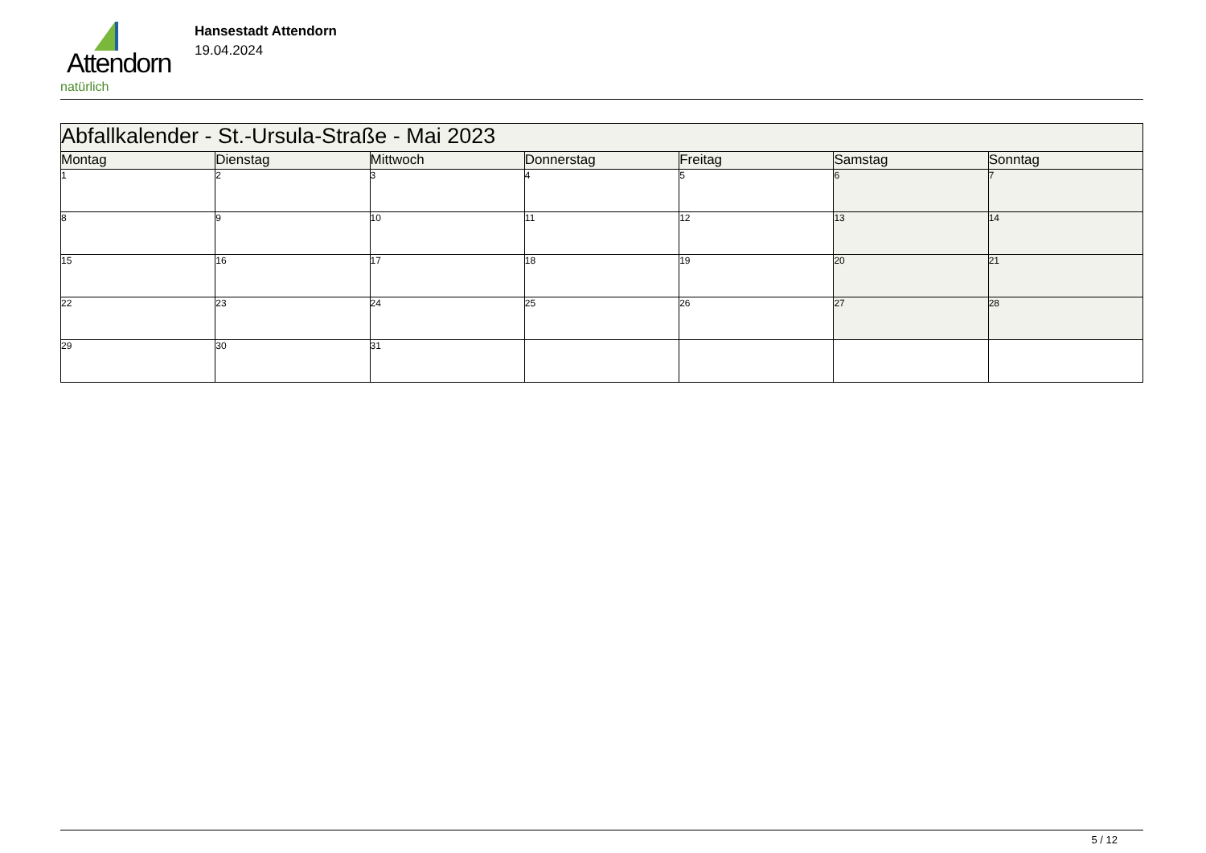Attendorn
natürlich
Hansestadt Attendorn
19.04.2024
| Abfallkalender - St.-Ursula-Straße - Mai 2023 | | | | | | |
| Montag | Dienstag | Mittwoch | Donnerstag | Freitag | Samstag | Sonntag |
| 1 | 2 | 3 | 4 | 5 | 6 | 7 |
| 8 | 9 | 10 | 11 | 12 | 13 | 14 |
| 15 | 16 | 17 | 18 | 19 | 20 | 21 |
| 22 | 23 | 24 | 25 | 26 | 27 | 28 |
| 29 | 30 | 31 | | | | |
5 / 12